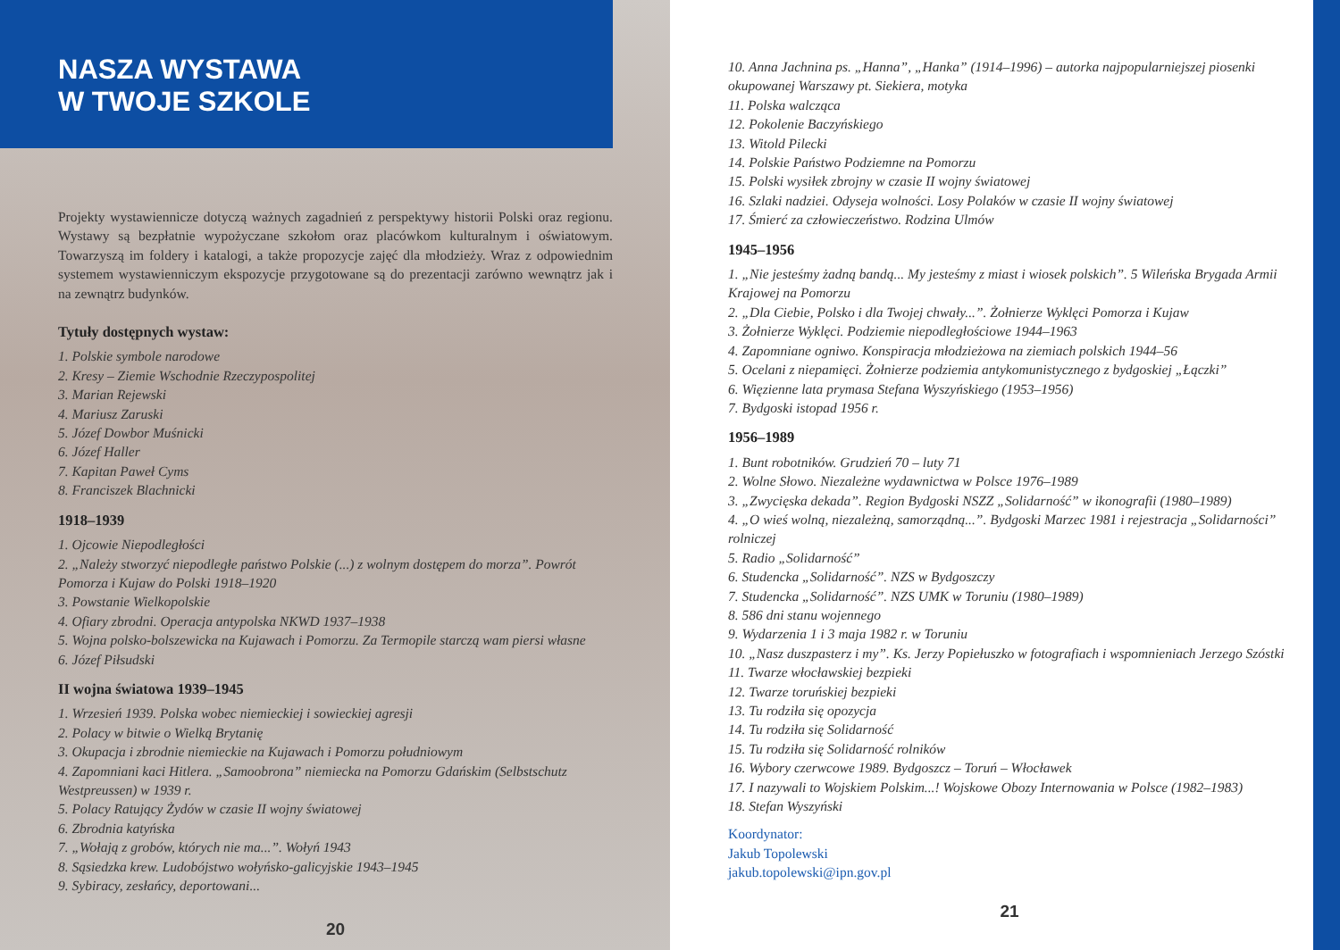NASZA WYSTAWA
W TWOJE SZKOLE
Projekty wystawiennicze dotyczą ważnych zagadnień z perspektywy historii Polski oraz regionu. Wystawy są bezpłatnie wypożyczane szkołom oraz placówkom kulturalnym i oświatowym. Towarzyszą im foldery i katalogi, a także propozycje zajęć dla młodzieży. Wraz z odpowiednim systemem wystawienniczym ekspozycje przygotowane są do prezentacji zarówno wewnątrz jak i na zewnątrz budynków.
Tytuły dostępnych wystaw:
1. Polskie symbole narodowe
2. Kresy – Ziemie Wschodnie Rzeczypospolitej
3. Marian Rejewski
4. Mariusz Zaruski
5. Józef Dowbor Muśnicki
6. Józef Haller
7. Kapitan Paweł Cyms
8. Franciszek Blachnicki
1918–1939
1. Ojcowie Niepodległości
2. „Należy stworzyć niepodległe państwo Polskie (...) z wolnym dostępem do morza”. Powrót Pomorza i Kujaw do Polski 1918–1920
3. Powstanie Wielkopolskie
4. Ofiary zbrodni. Operacja antypolska NKWD 1937–1938
5. Wojna polsko-bolszewicka na Kujawach i Pomorzu. Za Termopile starczą wam piersi własne
6. Józef Piłsudski
II wojna światowa 1939–1945
1. Wrzesień 1939. Polska wobec niemieckiej i sowieckiej agresji
2. Polacy w bitwie o Wielką Brytanię
3. Okupacja i zbrodnie niemieckie na Kujawach i Pomorzu południowym
4. Zapomniani kaci Hitlera. „Samoobrona” niemiecka na Pomorzu Gdańskim (Selbstschutz Westpreussen) w 1939 r.
5. Polacy Ratujący Żydów w czasie II wojny światowej
6. Zbrodnia katyńska
7. „Wołają z grobów, których nie ma...”. Wołyń 1943
8. Sąsiedzka krew. Ludobójstwo wołyńsko-galicyjskie 1943–1945
9. Sybiracy, zesłańcy, deportowani...
20
10. Anna Jachnina ps. „Hanna”, „Hanka” (1914–1996) – autorka najpopularniejszej piosenki okupowanej Warszawy pt. Siekiera, motyka
11. Polska walcząca
12. Pokolenie Baczyńskiego
13. Witold Pilecki
14. Polskie Państwo Podziemne na Pomorzu
15. Polski wysiłek zbrojny w czasie II wojny światowej
16. Szlaki nadziei. Odyseja wolności. Losy Polaków w czasie II wojny światowej
17. Śmierć za człowieczeństwo. Rodzina Ulmów
1945–1956
1. „Nie jesteśmy żadną bandą... My jesteśmy z miast i wiosek polskich”. 5 Wileńska Brygada Armii Krajowej na Pomorzu
2. „Dla Ciebie, Polsko i dla Twojej chwały...”. Żołnierze Wyklęci Pomorza i Kujaw
3. Żołnierze Wyklęci. Podziemie niepodległościowe 1944–1963
4. Zapomniane ogniwo. Konspiracja młodzieżowa na ziemiach polskich 1944–56
5. Ocelani z niepamięci. Żołnierze podziemia antykomunistycznego z bydgoskiej „Łączki”
6. Więzienne lata prymasa Stefana Wyszyńskiego (1953–1956)
7. Bydgoski istopad 1956 r.
1956–1989
1. Bunt robotników. Grudzień 70 – luty 71
2. Wolne Słowo. Niezależne wydawnictwa w Polsce 1976–1989
3. „Zwycięska dekada”. Region Bydgoski NSZZ „Solidarność” w ikonografii (1980–1989)
4. „O wieś wolną, niezależną, samorządną...”. Bydgoski Marzec 1981 i rejestracja „Solidarności” rolniczej
5. Radio „Solidarność”
6. Studencka „Solidarność”. NZS w Bydgoszczy
7. Studencka „Solidarność”. NZS UMK w Toruniu (1980–1989)
8. 586 dni stanu wojennego
9. Wydarzenia 1 i 3 maja 1982 r. w Toruniu
10. „Nasz duszpasterz i my”. Ks. Jerzy Popiełuszko w fotografiach i wspomnieniach Jerzego Szóstki
11. Twarze włocławskiej bezpieki
12. Twarze toruńskiej bezpieki
13. Tu rodziła się opozycja
14. Tu rodziła się Solidarność
15. Tu rodziła się Solidarność rolników
16. Wybory czerwcowe 1989. Bydgoszcz – Toruń – Włocławek
17. I nazywali to Wojskiem Polskim...! Wojskowe Obozy Internowania w Polsce (1982–1983)
18. Stefan Wyszyński
Koordynator:
Jakub Topolewski
jakub.topolewski@ipn.gov.pl
21